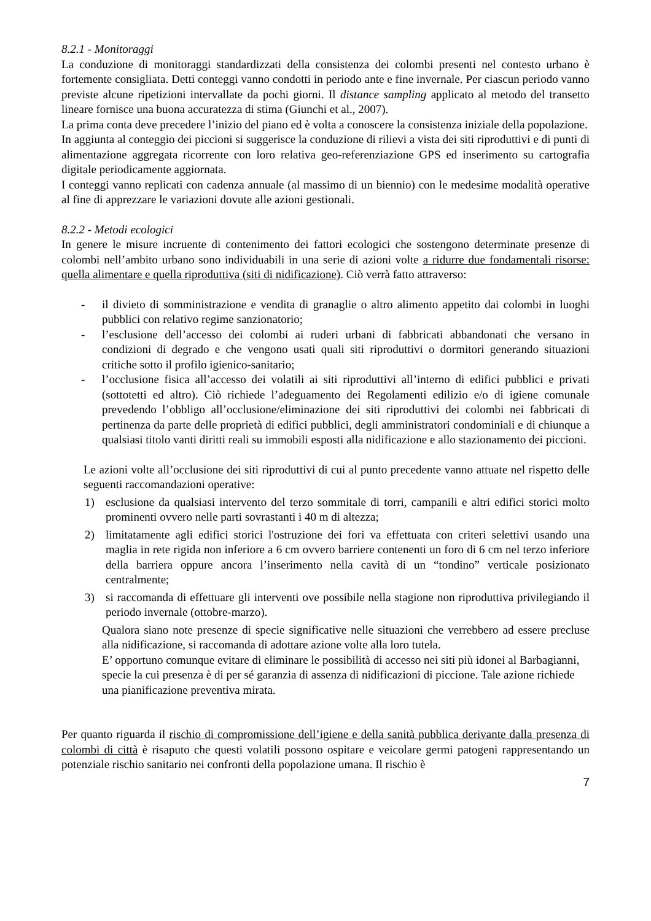8.2.1 - Monitoraggi
La conduzione di monitoraggi standardizzati della consistenza dei colombi presenti nel contesto urbano è fortemente consigliata. Detti conteggi vanno condotti in periodo ante e fine invernale. Per ciascun periodo vanno previste alcune ripetizioni intervallate da pochi giorni. Il distance sampling applicato al metodo del transetto lineare fornisce una buona accuratezza di stima (Giunchi et al., 2007).
La prima conta deve precedere l’inizio del piano ed è volta a conoscere la consistenza iniziale della popolazione.
In aggiunta al conteggio dei piccioni si suggerisce la conduzione di rilievi a vista dei siti riproduttivi e di punti di alimentazione aggregata ricorrente con loro relativa geo-referenziazione GPS ed inserimento su cartografia digitale periodicamente aggiornata.
I conteggi vanno replicati con cadenza annuale (al massimo di un biennio) con le medesime modalità operative al fine di apprezzare le variazioni dovute alle azioni gestionali.
8.2.2 - Metodi ecologici
In genere le misure incruente di contenimento dei fattori ecologici che sostengono determinate presenze di colombi nell’ambito urbano sono individuabili in una serie di azioni volte a ridurre due fondamentali risorse: quella alimentare e quella riproduttiva (siti di nidificazione). Ciò verrà fatto attraverso:
- il divieto di somministrazione e vendita di granaglie o altro alimento appetito dai colombi in luoghi pubblici con relativo regime sanzionatorio;
- l’esclusione dell’accesso dei colombi ai ruderi urbani di fabbricati abbandonati che versano in condizioni di degrado e che vengono usati quali siti riproduttivi o dormitori generando situazioni critiche sotto il profilo igienico-sanitario;
- l’occlusione fisica all’accesso dei volatili ai siti riproduttivi all’interno di edifici pubblici e privati (sottotetti ed altro). Ciò richiede l’adeguamento dei Regolamenti edilizio e/o di igiene comunale prevedendo l’obbligo all’occlusione/eliminazione dei siti riproduttivi dei colombi nei fabbricati di pertinenza da parte delle proprietà di edifici pubblici, degli amministratori condominiali e di chiunque a qualsiasi titolo vanti diritti reali su immobili esposti alla nidificazione e allo stazionamento dei piccioni.
Le azioni volte all’occlusione dei siti riproduttivi di cui al punto precedente vanno attuate nel rispetto delle seguenti raccomandazioni operative:
1) esclusione da qualsiasi intervento del terzo sommitale di torri, campanili e altri edifici storici molto prominenti ovvero nelle parti sovrastanti i 40 m di altezza;
2) limitatamente agli edifici storici l'ostruzione dei fori va effettuata con criteri selettivi usando una maglia in rete rigida non inferiore a 6 cm ovvero barriere contenenti un foro di 6 cm nel terzo inferiore della barriera oppure ancora l’inserimento nella cavità di un “tondino” verticale posizionato centralmente;
3) si raccomanda di effettuare gli interventi ove possibile nella stagione non riproduttiva privilegiando il periodo invernale (ottobre-marzo).
Qualora siano note presenze di specie significative nelle situazioni che verrebbero ad essere precluse alla nidificazione, si raccomanda di adottare azione volte alla loro tutela.
E’ opportuno comunque evitare di eliminare le possibilità di accesso nei siti più idonei al Barbagianni, specie la cui presenza è di per sé garanzia di assenza di nidificazioni di piccione. Tale azione richiede una pianificazione preventiva mirata.
Per quanto riguarda il rischio di compromissione dell’igiene e della sanità pubblica derivante dalla presenza di colombi di città è risaputo che questi volatili possono ospitare e veicolare germi patogeni rappresentando un potenziale rischio sanitario nei confronti della popolazione umana. Il rischio è
7